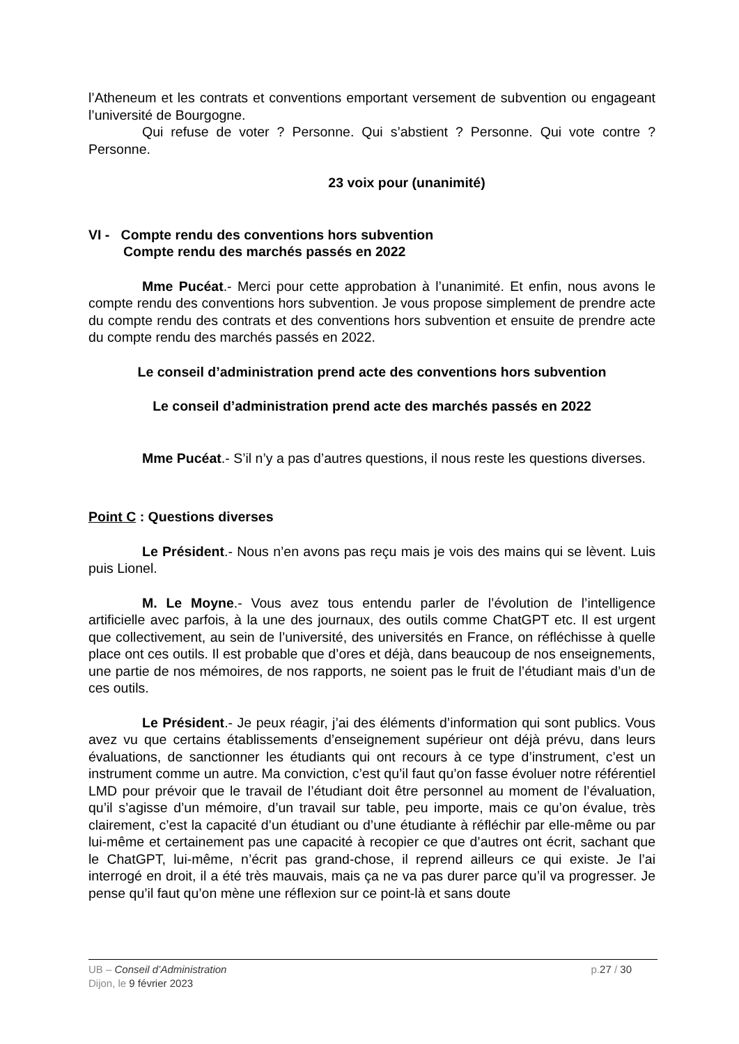l’Atheneum et les contrats et conventions emportant versement de subvention ou engageant l’université de Bourgogne.
Qui refuse de voter ? Personne. Qui s’abstient ? Personne. Qui vote contre ? Personne.
23 voix pour (unanimité)
VI - Compte rendu des conventions hors subvention
Compte rendu des marchés passés en 2022
Mme Pucéat.- Merci pour cette approbation à l’unanimité. Et enfin, nous avons le compte rendu des conventions hors subvention. Je vous propose simplement de prendre acte du compte rendu des contrats et des conventions hors subvention et ensuite de prendre acte du compte rendu des marchés passés en 2022.
Le conseil d’administration prend acte des conventions hors subvention
Le conseil d’administration prend acte des marchés passés en 2022
Mme Pucéat.- S’il n’y a pas d’autres questions, il nous reste les questions diverses.
Point C : Questions diverses
Le Président.- Nous n’en avons pas reçu mais je vois des mains qui se lèvent. Luis puis Lionel.
M. Le Moyne.- Vous avez tous entendu parler de l’évolution de l’intelligence artificielle avec parfois, à la une des journaux, des outils comme ChatGPT etc. Il est urgent que collectivement, au sein de l’université, des universités en France, on réfléchisse à quelle place ont ces outils. Il est probable que d’ores et déjà, dans beaucoup de nos enseignements, une partie de nos mémoires, de nos rapports, ne soient pas le fruit de l’étudiant mais d’un de ces outils.
Le Président.- Je peux réagir, j’ai des éléments d’information qui sont publics. Vous avez vu que certains établissements d’enseignement supérieur ont déjà prévu, dans leurs évaluations, de sanctionner les étudiants qui ont recours à ce type d’instrument, c’est un instrument comme un autre. Ma conviction, c’est qu’il faut qu’on fasse évoluer notre référentiel LMD pour prévoir que le travail de l’étudiant doit être personnel au moment de l’évaluation, qu’il s’agisse d’un mémoire, d’un travail sur table, peu importe, mais ce qu’on évalue, très clairement, c’est la capacité d’un étudiant ou d’une étudiante à réfléchir par elle-même ou par lui-même et certainement pas une capacité à recopier ce que d’autres ont écrit, sachant que le ChatGPT, lui-même, n’écrit pas grand-chose, il reprend ailleurs ce qui existe. Je l’ai interrogé en droit, il a été très mauvais, mais ça ne va pas durer parce qu’il va progresser. Je pense qu’il faut qu’on mène une réflexion sur ce point-là et sans doute
UB – Conseil d’Administration p.27 / 30
Dijon, le 9 février 2023